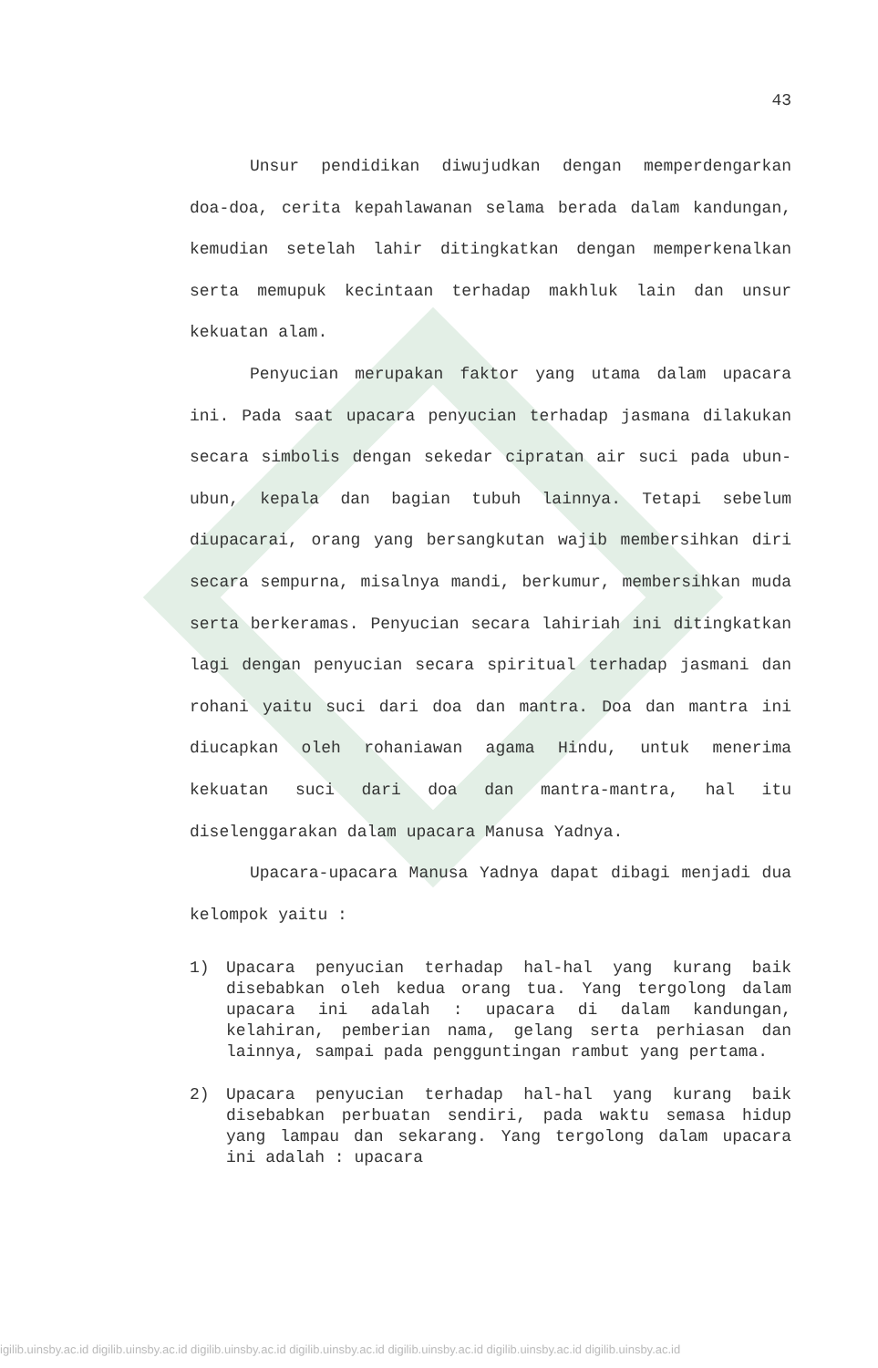43
Unsur pendidikan diwujudkan dengan memperdengarkan doa-doa, cerita kepahlawanan selama berada dalam kandungan, kemudian setelah lahir ditingkatkan dengan memperkenalkan serta memupuk kecintaan terhadap makhluk lain dan unsur kekuatan alam.
Penyucian merupakan faktor yang utama dalam upacara ini. Pada saat upacara penyucian terhadap jasmana dilakukan secara simbolis dengan sekedar cipratan air suci pada ubun-ubun, kepala dan bagian tubuh lainnya. Tetapi sebelum diupacarai, orang yang bersangkutan wajib membersihkan diri secara sempurna, misalnya mandi, berkumur, membersihkan muda serta berkeramas. Penyucian secara lahiriah ini ditingkatkan lagi dengan penyucian secara spiritual terhadap jasmani dan rohani yaitu suci dari doa dan mantra. Doa dan mantra ini diucapkan oleh rohaniawan agama Hindu, untuk menerima kekuatan suci dari doa dan mantra-mantra, hal itu diselenggarakan dalam upacara Manusa Yadnya.
Upacara-upacara Manusa Yadnya dapat dibagi menjadi dua kelompok yaitu :
1) Upacara penyucian terhadap hal-hal yang kurang baik disebabkan oleh kedua orang tua. Yang tergolong dalam upacara ini adalah : upacara di dalam kandungan, kelahiran, pemberian nama, gelang serta perhiasan dan lainnya, sampai pada pengguntingan rambut yang pertama.
2) Upacara penyucian terhadap hal-hal yang kurang baik disebabkan perbuatan sendiri, pada waktu semasa hidup yang lampau dan sekarang. Yang tergolong dalam upacara ini adalah : upacara
igilib.uinsby.ac.id digilib.uinsby.ac.id digilib.uinsby.ac.id digilib.uinsby.ac.id digilib.uinsby.ac.id digilib.uinsby.ac.id digilib.uinsby.ac.id